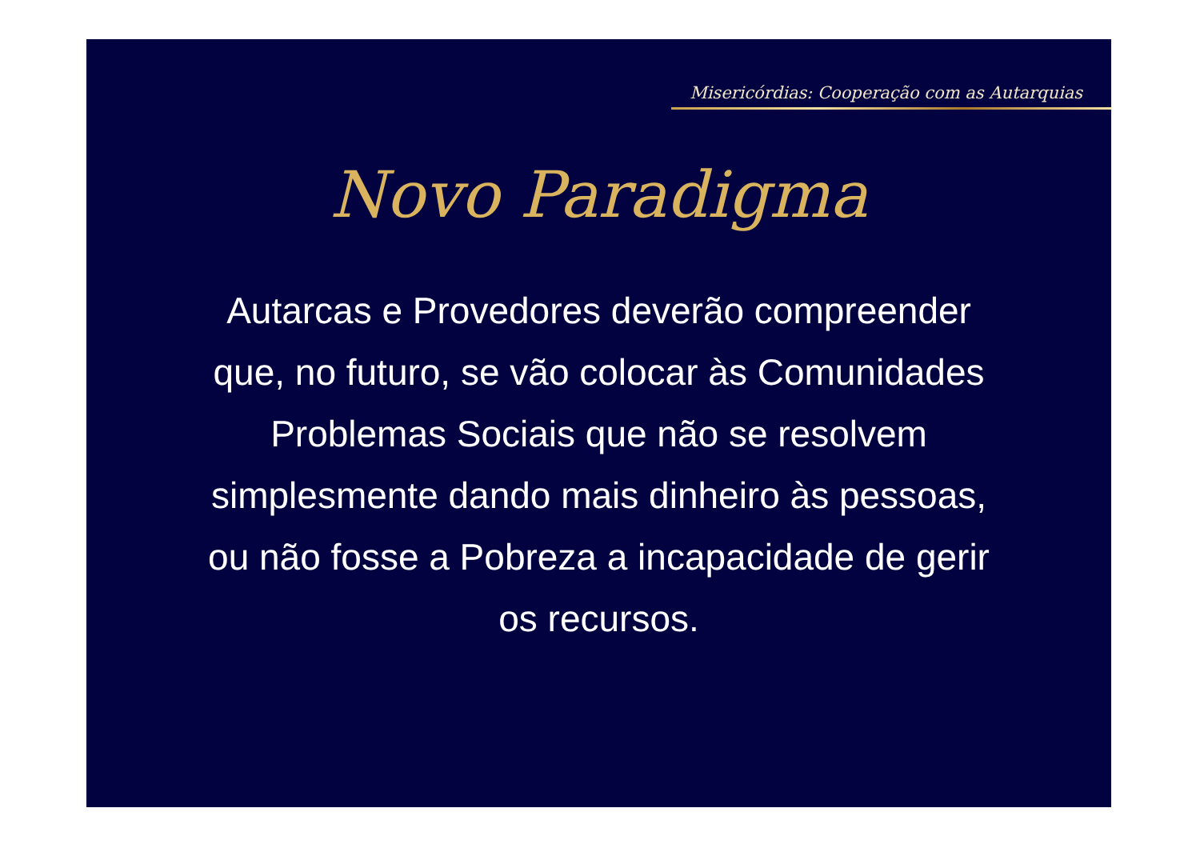Misericórdias: Cooperação com as Autarquias
Novo Paradigma
Autarcas e Provedores deverão compreender que, no futuro, se vão colocar às Comunidades Problemas Sociais que não se resolvem simplesmente dando mais dinheiro às pessoas, ou não fosse a Pobreza a incapacidade de gerir os recursos.